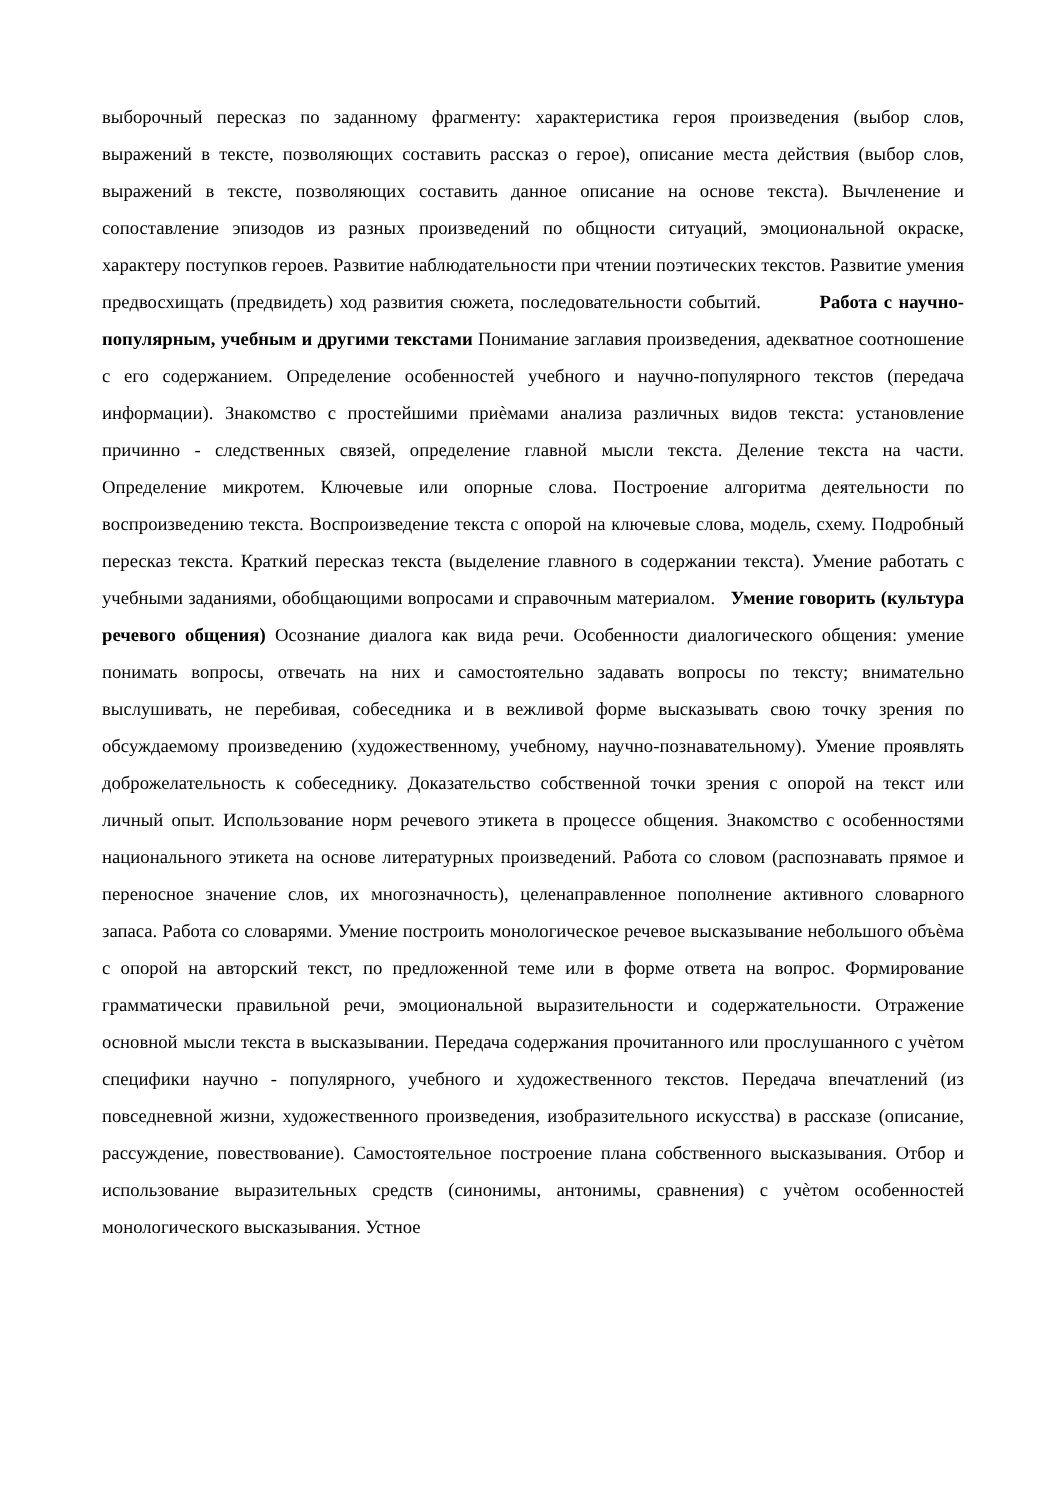выборочный пересказ по заданному фрагменту: характеристика героя произведения (выбор слов, выражений в тексте, позволяющих составить рассказ о герое), описание места действия (выбор слов, выражений в тексте, позволяющих составить данное описание на основе текста). Вычленение и сопоставление эпизодов из разных произведений по общности ситуаций, эмоциональной окраске, характеру поступков героев. Развитие наблюдательности при чтении поэтических текстов. Развитие умения предвосхищать (предвидеть) ход развития сюжета, последовательности событий. Работа с научно-популярным, учебным и другими текстами Понимание заглавия произведения, адекватное соотношение с его содержанием. Определение особенностей учебного и научно-популярного текстов (передача информации). Знакомство с простейшими приѐмами анализа различных видов текста: установление причинно - следственных связей, определение главной мысли текста. Деление текста на части. Определение микротем. Ключевые или опорные слова. Построение алгоритма деятельности по воспроизведению текста. Воспроизведение текста с опорой на ключевые слова, модель, схему. Подробный пересказ текста. Краткий пересказ текста (выделение главного в содержании текста). Умение работать с учебными заданиями, обобщающими вопросами и справочным материалом. Умение говорить (культура речевого общения) Осознание диалога как вида речи. Особенности диалогического общения: умение понимать вопросы, отвечать на них и самостоятельно задавать вопросы по тексту; внимательно выслушивать, не перебивая, собеседника и в вежливой форме высказывать свою точку зрения по обсуждаемому произведению (художественному, учебному, научно-познавательному). Умение проявлять доброжелательность к собеседнику. Доказательство собственной точки зрения с опорой на текст или личный опыт. Использование норм речевого этикета в процессе общения. Знакомство с особенностями национального этикета на основе литературных произведений. Работа со словом (распознавать прямое и переносное значение слов, их многозначность), целенаправленное пополнение активного словарного запаса. Работа со словарями. Умение построить монологическое речевое высказывание небольшого объѐма с опорой на авторский текст, по предложенной теме или в форме ответа на вопрос. Формирование грамматически правильной речи, эмоциональной выразительности и содержательности. Отражение основной мысли текста в высказывании. Передача содержания прочитанного или прослушанного с учѐтом специфики научно - популярного, учебного и художественного текстов. Передача впечатлений (из повседневной жизни, художественного произведения, изобразительного искусства) в рассказе (описание, рассуждение, повествование). Самостоятельное построение плана собственного высказывания. Отбор и использование выразительных средств (синонимы, антонимы, сравнения) с учѐтом особенностей монологического высказывания. Устное